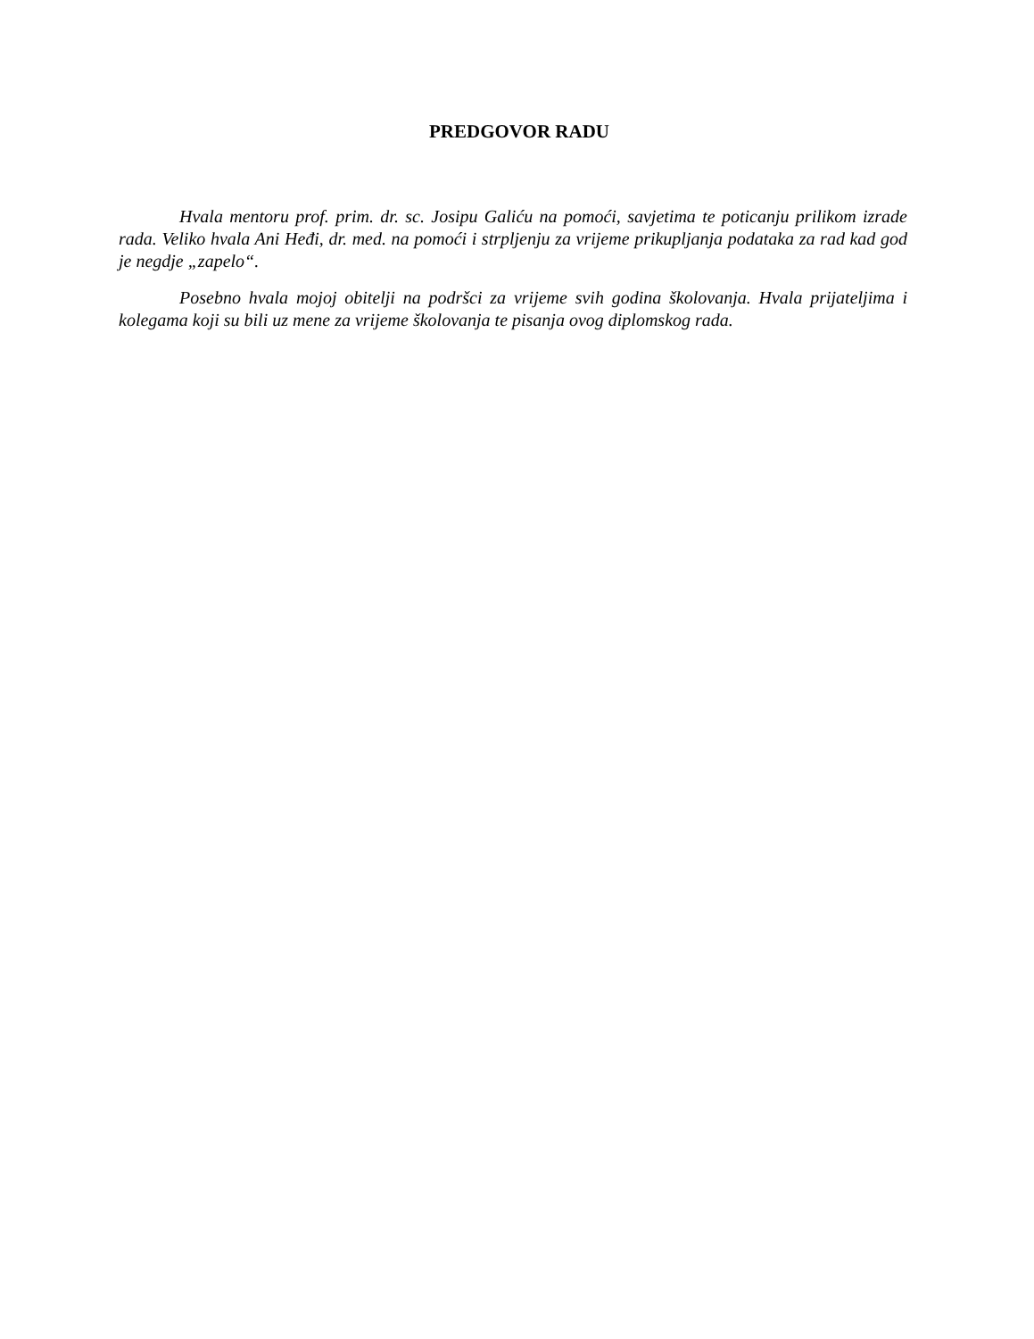PREDGOVOR RADU
Hvala mentoru prof. prim. dr. sc. Josipu Galiću na pomoći, savjetima te poticanju prilikom izrade rada. Veliko hvala Ani Heđi, dr. med. na pomoći i strpljenju za vrijeme prikupljanja podataka za rad kad god je negdje „zapelo“.
Posebno hvala mojoj obitelji na podršci za vrijeme svih godina školovanja. Hvala prijateljima i kolegama koji su bili uz mene za vrijeme školovanja te pisanja ovog diplomskog rada.